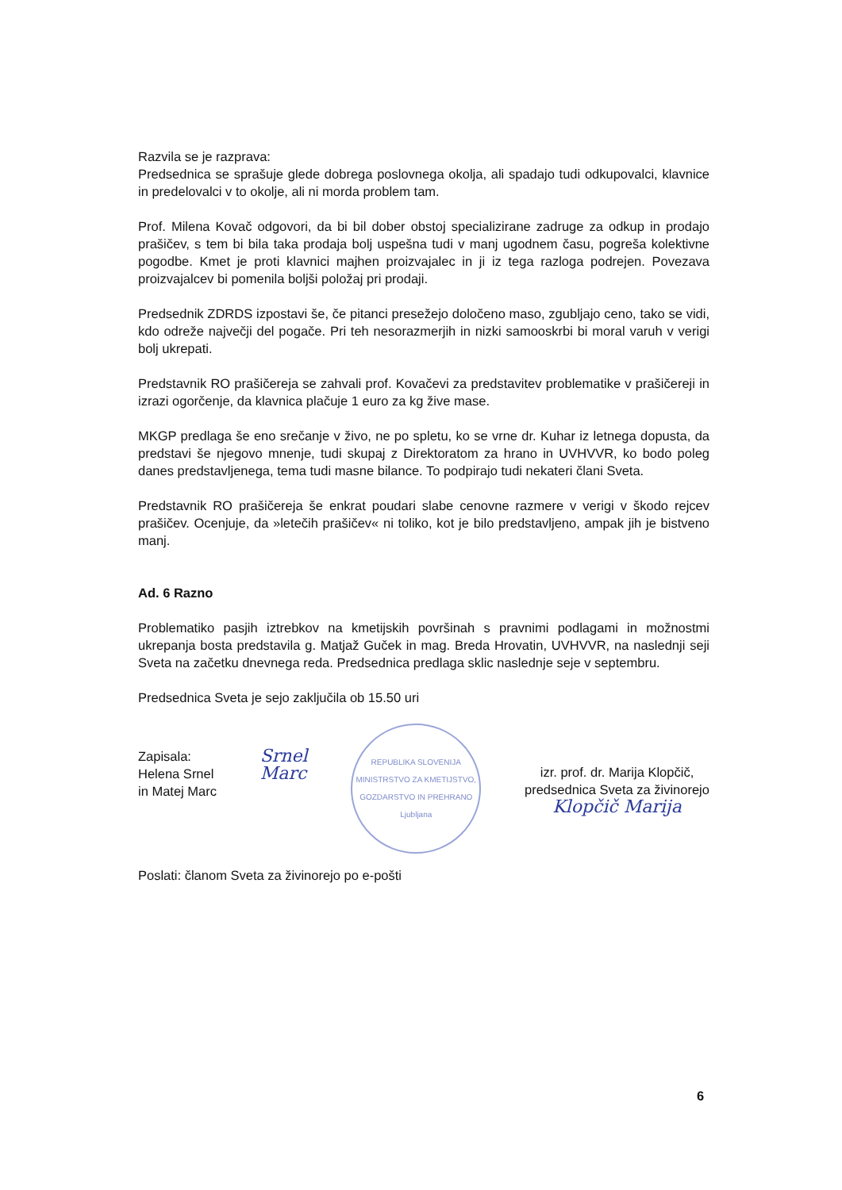Razvila se je razprava:
Predsednica se sprašuje glede dobrega poslovnega okolja, ali spadajo tudi odkupovalci, klavnice in predelovalci v to okolje, ali ni morda problem tam.
Prof. Milena Kovač odgovori, da bi bil dober obstoj specializirane zadruge za odkup in prodajo prašičev, s tem bi bila taka prodaja bolj uspešna tudi v manj ugodnem času, pogreša kolektivne pogodbe. Kmet je proti klavnici majhen proizvajalec in ji iz tega razloga podrejen. Povezava proizvajalcev bi pomenila boljši položaj pri prodaji.
Predsednik ZDRDS izpostavi še, če pitanci presežejo določeno maso, zgubljajo ceno, tako se vidi, kdo odreže največji del pogače. Pri teh nesorazmerjih in nizki samooskrbi bi moral varuh v verigi bolj ukrepati.
Predstavnik RO prašičereja se zahvali prof. Kovačevi za predstavitev problematike v prašičereji in izrazi ogorčenje, da klavnica plačuje 1 euro za kg žive mase.
MKGP predlaga še eno srečanje v živo, ne po spletu, ko se vrne dr. Kuhar iz letnega dopusta, da predstavi še njegovo mnenje, tudi skupaj z Direktoratom za hrano in UVHVVR, ko bodo poleg danes predstavljenega, tema tudi masne bilance. To podpirajo tudi nekateri člani Sveta.
Predstavnik RO prašičereja še enkrat poudari slabe cenovne razmere v verigi v škodo rejcev prašičev. Ocenjuje, da »letečih prašičev« ni toliko, kot je bilo predstavljeno, ampak jih je bistveno manj.
Ad. 6 Razno
Problematiko pasjih iztrebkov na kmetijskih površinah s pravnimi podlagami in možnostmi ukrepanja bosta predstavila g. Matjaž Guček in mag. Breda Hrovatin, UVHVVR, na naslednji seji Sveta na začetku dnevnega reda. Predsednica predlaga sklic naslednje seje v septembru.
Predsednica Sveta je sejo zaključila ob 15.50 uri
Zapisala:
Helena Srnel
in Matej Marc
Srnel
Marc
REPUBLIKA SLOVENIJA
MINISTRSTVO ZA KMETIJSTVO, GOZDARSTVO IN PREHRANO
Ljubljana
izr. prof. dr. Marija Klopčič,
predsednica Sveta za živinorejo
Klopčič Marija
Poslati: članom Sveta za živinorejo po e-pošti
6